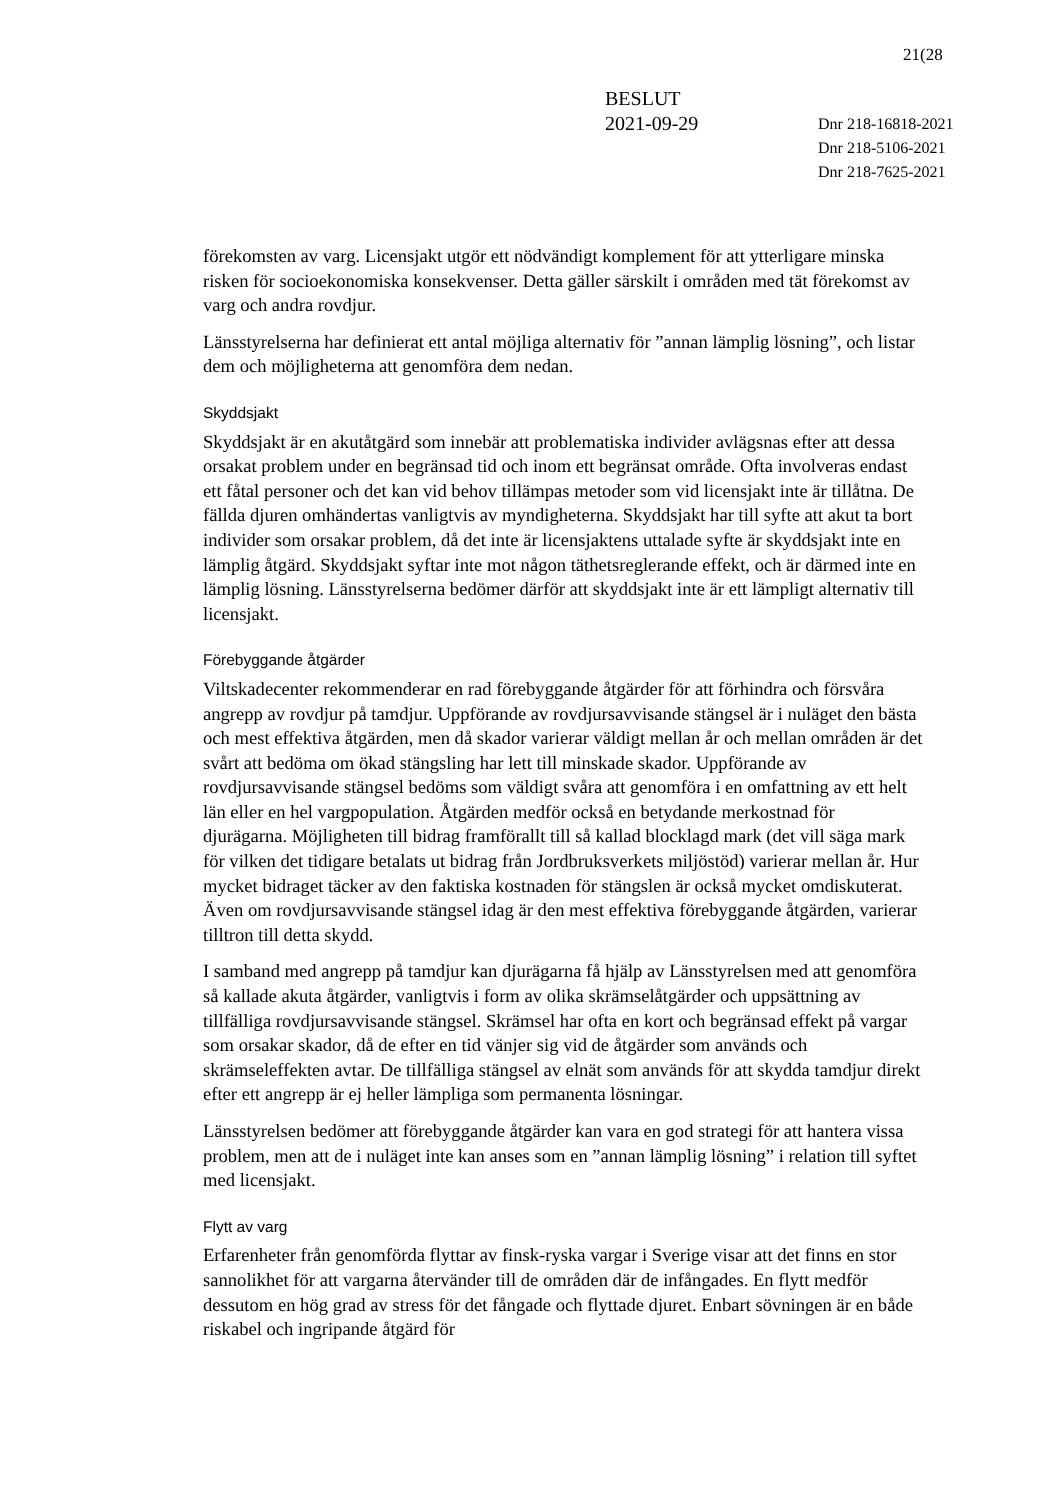21(28
BESLUT
2021-09-29
Dnr 218-16818-2021
Dnr 218-5106-2021
Dnr 218-7625-2021
förekomsten av varg. Licensjakt utgör ett nödvändigt komplement för att ytterligare minska risken för socioekonomiska konsekvenser. Detta gäller särskilt i områden med tät förekomst av varg och andra rovdjur.
Länsstyrelserna har definierat ett antal möjliga alternativ för ”annan lämplig lösning”, och listar dem och möjligheterna att genomföra dem nedan.
Skyddsjakt
Skyddsjakt är en akutåtgärd som innebär att problematiska individer avlägsnas efter att dessa orsakat problem under en begränsad tid och inom ett begränsat område. Ofta involveras endast ett fåtal personer och det kan vid behov tillämpas metoder som vid licensjakt inte är tillåtna. De fällda djuren omhändertas vanligtvis av myndigheterna. Skyddsjakt har till syfte att akut ta bort individer som orsakar problem, då det inte är licensjaktens uttalade syfte är skyddsjakt inte en lämplig åtgärd. Skyddsjakt syftar inte mot någon täthetsreglerande effekt, och är därmed inte en lämplig lösning. Länsstyrelserna bedömer därför att skyddsjakt inte är ett lämpligt alternativ till licensjakt.
Förebyggande åtgärder
Viltskadecenter rekommenderar en rad förebyggande åtgärder för att förhindra och försvåra angrepp av rovdjur på tamdjur. Uppförande av rovdjursavvisande stängsel är i nuläget den bästa och mest effektiva åtgärden, men då skador varierar väldigt mellan år och mellan områden är det svårt att bedöma om ökad stängsling har lett till minskade skador. Uppförande av rovdjursavvisande stängsel bedöms som väldigt svåra att genomföra i en omfattning av ett helt län eller en hel vargpopulation. Åtgärden medför också en betydande merkostnad för djurägarna. Möjligheten till bidrag framförallt till så kallad blocklagd mark (det vill säga mark för vilken det tidigare betalats ut bidrag från Jordbruksverkets miljöstöd) varierar mellan år. Hur mycket bidraget täcker av den faktiska kostnaden för stängslen är också mycket omdiskuterat. Även om rovdjursavvisande stängsel idag är den mest effektiva förebyggande åtgärden, varierar tilltron till detta skydd.
I samband med angrepp på tamdjur kan djurägarna få hjälp av Länsstyrelsen med att genomföra så kallade akuta åtgärder, vanligtvis i form av olika skrämselåtgärder och uppsättning av tillfälliga rovdjursavvisande stängsel. Skrämsel har ofta en kort och begränsad effekt på vargar som orsakar skador, då de efter en tid vänjer sig vid de åtgärder som används och skrämseleffekten avtar. De tillfälliga stängsel av elnät som används för att skydda tamdjur direkt efter ett angrepp är ej heller lämpliga som permanenta lösningar.
Länsstyrelsen bedömer att förebyggande åtgärder kan vara en god strategi för att hantera vissa problem, men att de i nuläget inte kan anses som en ”annan lämplig lösning” i relation till syftet med licensjakt.
Flytt av varg
Erfarenheter från genomförda flyttar av finsk-ryska vargar i Sverige visar att det finns en stor sannolikhet för att vargarna återvänder till de områden där de infångades. En flytt medför dessutom en hög grad av stress för det fångade och flyttade djuret. Enbart sövningen är en både riskabel och ingripande åtgärd för